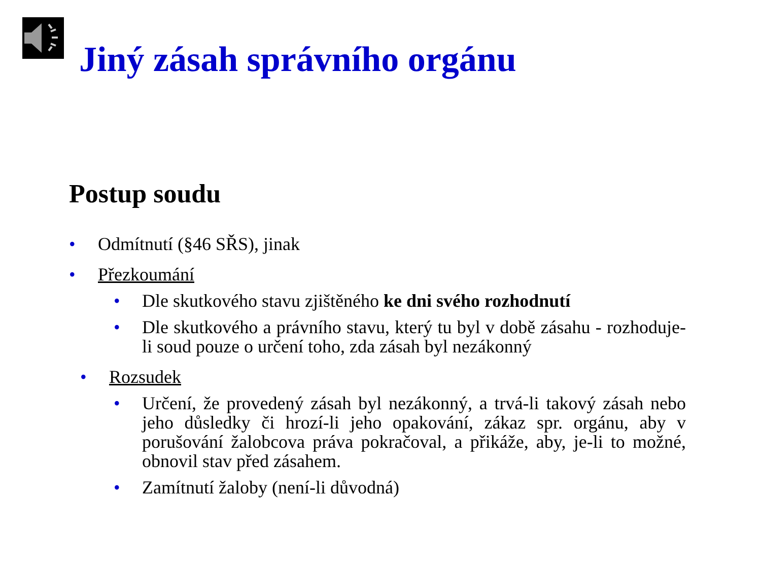Jiný zásah správního orgánu
Postup soudu
• Odmítnutí (§46 SŘS), jinak
• Přezkoumání
• Dle skutkového stavu zjištěného ke dni svého rozhodnutí
• Dle skutkového a právního stavu, který tu byl v době zásahu - rozhoduje-li soud pouze o určení toho, zda zásah byl nezákonný
• Rozsudek
• Určení, že provedený zásah byl nezákonný, a trvá-li takový zásah nebo jeho důsledky či hrozí-li jeho opakování, zákaz spr. orgánu, aby v porušování žalobcova práva pokračoval, a přikáže, aby, je-li to možné, obnovil stav před zásahem.
• Zamítnutí žaloby (není-li důvodná)